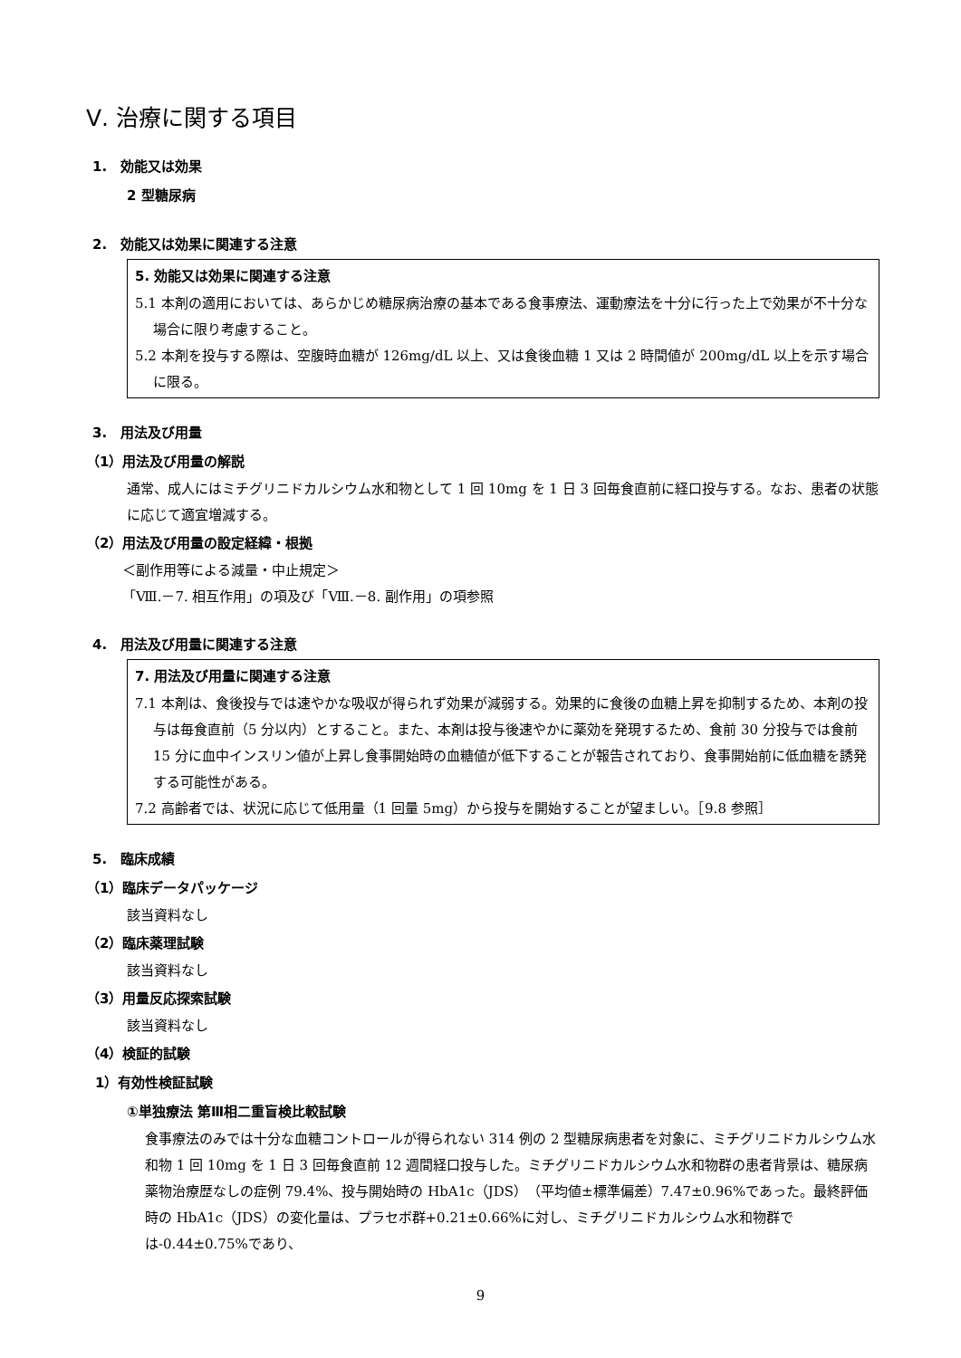Ⅴ. 治療に関する項目
1.　効能又は効果
2 型糖尿病
2.　効能又は効果に関連する注意
5. 効能又は効果に関連する注意
5.1 本剤の適用においては、あらかじめ糖尿病治療の基本である食事療法、運動療法を十分に行った上で効果が不十分な場合に限り考慮すること。
5.2 本剤を投与する際は、空腹時血糖が 126mg/dL 以上、又は食後血糖 1 又は 2 時間値が 200mg/dL 以上を示す場合に限る。
3.　用法及び用量
（1）用法及び用量の解説
通常、成人にはミチグリニドカルシウム水和物として 1 回 10mg を 1 日 3 回毎食直前に経口投与する。なお、患者の状態に応じて適宜増減する。
（2）用法及び用量の設定経緯・根拠
＜副作用等による減量・中止規定＞
「Ⅷ.－7. 相互作用」の項及び「Ⅷ.－8. 副作用」の項参照
4.　用法及び用量に関連する注意
7. 用法及び用量に関連する注意
7.1 本剤は、食後投与では速やかな吸収が得られず効果が減弱する。効果的に食後の血糖上昇を抑制するため、本剤の投与は毎食直前（5 分以内）とすること。また、本剤は投与後速やかに薬効を発現するため、食前 30 分投与では食前 15 分に血中インスリン値が上昇し食事開始時の血糖値が低下することが報告されており、食事開始前に低血糖を誘発する可能性がある。
7.2 高齢者では、状況に応じて低用量（1 回量 5mg）から投与を開始することが望ましい。［9.8 参照］
5.　臨床成績
（1）臨床データパッケージ
該当資料なし
（2）臨床薬理試験
該当資料なし
（3）用量反応探索試験
該当資料なし
（4）検証的試験
1）有効性検証試験
①単独療法 第Ⅲ相二重盲検比較試験
食事療法のみでは十分な血糖コントロールが得られない 314 例の 2 型糖尿病患者を対象に、ミチグリニドカルシウム水和物 1 回 10mg を 1 日 3 回毎食直前 12 週間経口投与した。ミチグリニドカルシウム水和物群の患者背景は、糖尿病薬物治療歴なしの症例 79.4%、投与開始時の HbA1c（JDS）（平均値±標準偏差）7.47±0.96%であった。最終評価時の HbA1c（JDS）の変化量は、プラセボ群+0.21±0.66%に対し、ミチグリニドカルシウム水和物群では-0.44±0.75%であり、
9